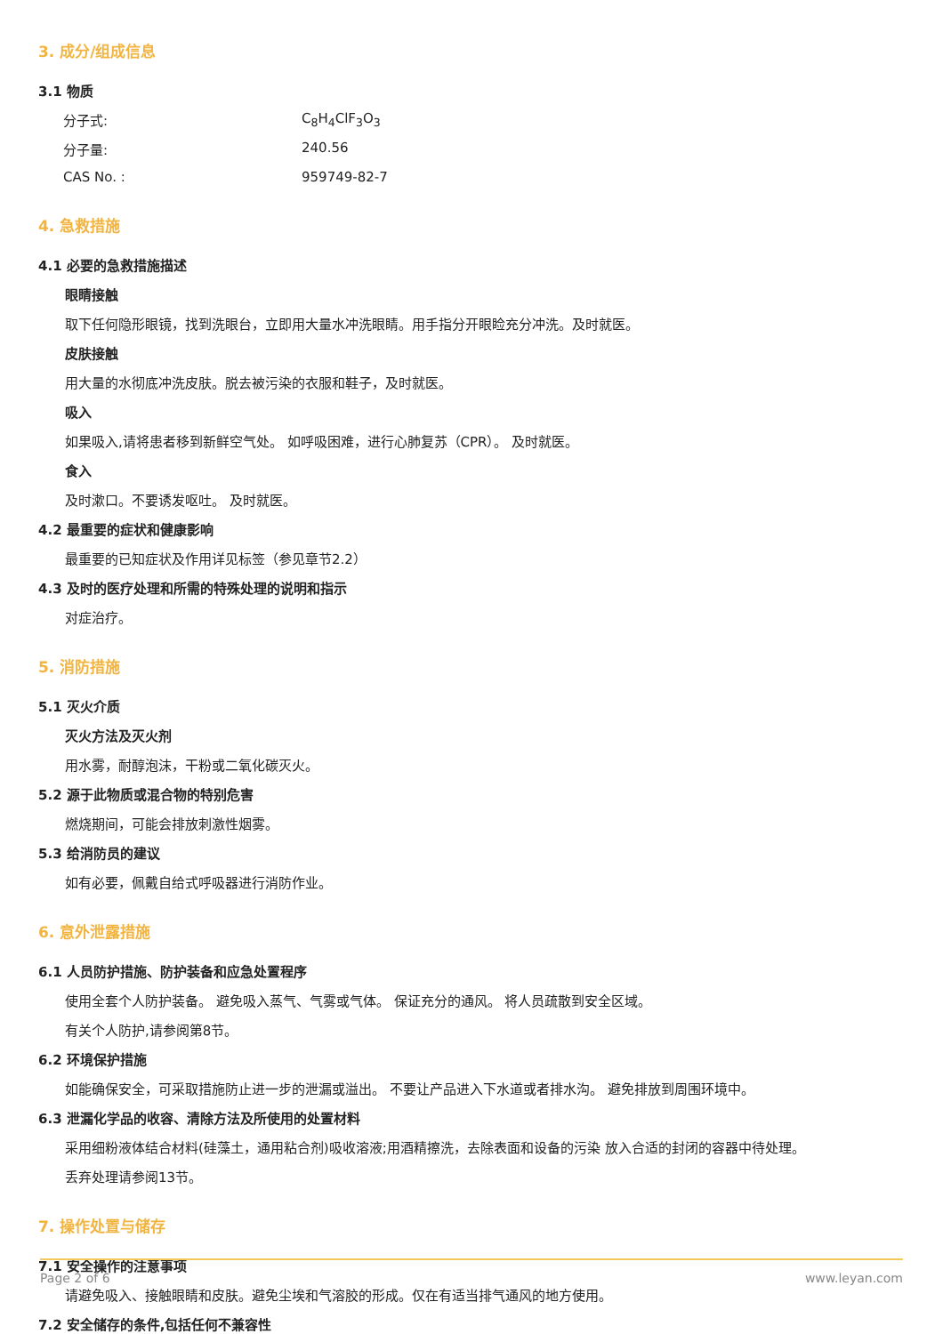3. 成分/组成信息
3.1 物质
分子式: C<sub>8</sub>H<sub>4</sub>ClF<sub>3</sub>O<sub>3</sub>
分子量: 240.56
CAS No. : 959749-82-7
4. 急救措施
4.1 必要的急救措施描述
眼睛接触
取下任何隐形眼镜，找到洗眼台，立即用大量水冲洗眼睛。用手指分开眼睑充分冲洗。及时就医。
皮肤接触
用大量的水彻底冲洗皮肤。脱去被污染的衣服和鞋子，及时就医。
吸入
如果吸入,请将患者移到新鲜空气处。 如呼吸困难，进行心肺复苏（CPR）。 及时就医。
食入
及时漱口。不要诱发呕吐。 及时就医。
4.2 最重要的症状和健康影响
最重要的已知症状及作用详见标签（参见章节2.2）
4.3 及时的医疗处理和所需的特殊处理的说明和指示
对症治疗。
5. 消防措施
5.1 灭火介质
灭火方法及灭火剂
用水雾，耐醇泡沫，干粉或二氧化碳灭火。
5.2 源于此物质或混合物的特别危害
燃烧期间，可能会排放刺激性烟雾。
5.3 给消防员的建议
如有必要，佩戴自给式呼吸器进行消防作业。
6. 意外泄露措施
6.1 人员防护措施、防护装备和应急处置程序
使用全套个人防护装备。 避免吸入蒸气、气雾或气体。 保证充分的通风。 将人员疏散到安全区域。
有关个人防护,请参阅第8节。
6.2 环境保护措施
如能确保安全，可采取措施防止进一步的泄漏或溢出。 不要让产品进入下水道或者排水沟。 避免排放到周围环境中。
6.3 泄漏化学品的收容、清除方法及所使用的处置材料
采用细粉液体结合材料(硅藻土，通用粘合剂)吸收溶液;用酒精擦洗，去除表面和设备的污染 放入合适的封闭的容器中待处理。
丢弃处理请参阅13节。
7. 操作处置与储存
7.1 安全操作的注意事项
请避免吸入、接触眼睛和皮肤。避免尘埃和气溶胶的形成。仅在有适当排气通风的地方使用。
7.2 安全储存的条件,包括任何不兼容性
Page 2 of 6 www.leyan.com